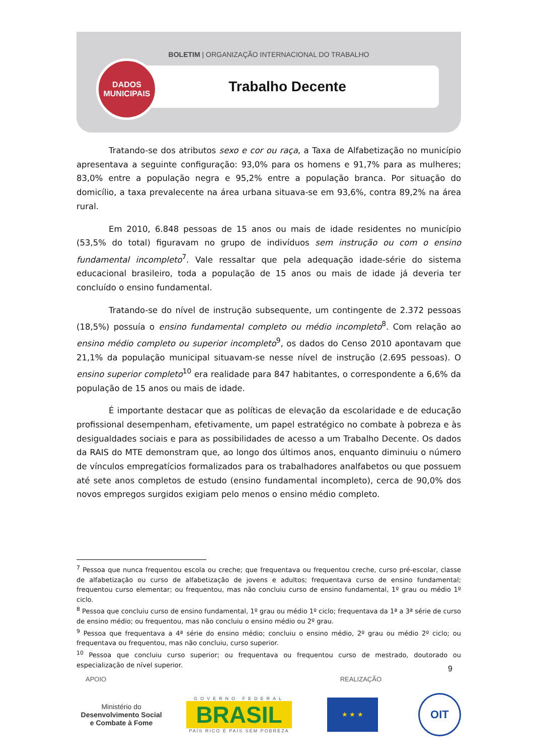BOLETIM | ORGANIZAÇÃO INTERNACIONAL DO TRABALHO
Trabalho Decente
DADOS
MUNICIPAIS
Tratando-se dos atributos sexo e cor ou raça, a Taxa de Alfabetização no município apresentava a seguinte configuração: 93,0% para os homens e 91,7% para as mulheres; 83,0% entre a população negra e 95,2% entre a população branca. Por situação do domicílio, a taxa prevalecente na área urbana situava-se em 93,6%, contra 89,2% na área rural.
Em 2010, 6.848 pessoas de 15 anos ou mais de idade residentes no município (53,5% do total) figuravam no grupo de indivíduos sem instrução ou com o ensino fundamental incompleto<sup>7</sup>. Vale ressaltar que pela adequação idade-série do sistema educacional brasileiro, toda a população de 15 anos ou mais de idade já deveria ter concluído o ensino fundamental.
Tratando-se do nível de instrução subsequente, um contingente de 2.372 pessoas (18,5%) possuía o ensino fundamental completo ou médio incompleto<sup>8</sup>. Com relação ao ensino médio completo ou superior incompleto<sup>9</sup>, os dados do Censo 2010 apontavam que 21,1% da população municipal situavam-se nesse nível de instrução (2.695 pessoas). O ensino superior completo<sup>10</sup> era realidade para 847 habitantes, o correspondente a 6,6% da população de 15 anos ou mais de idade.
É importante destacar que as políticas de elevação da escolaridade e de educação profissional desempenham, efetivamente, um papel estratégico no combate à pobreza e às desigualdades sociais e para as possibilidades de acesso a um Trabalho Decente. Os dados da RAIS do MTE demonstram que, ao longo dos últimos anos, enquanto diminuiu o número de vínculos empregatícios formalizados para os trabalhadores analfabetos ou que possuem até sete anos completos de estudo (ensino fundamental incompleto), cerca de 90,0% dos novos empregos surgidos exigiam pelo menos o ensino médio completo.
<sup>7</sup> Pessoa que nunca frequentou escola ou creche; que frequentava ou frequentou creche, curso pré-escolar, classe de alfabetização ou curso de alfabetização de jovens e adultos; frequentava curso de ensino fundamental; frequentou curso elementar; ou frequentou, mas não concluiu curso de ensino fundamental, 1º grau ou médio 1º ciclo.
<sup>8</sup> Pessoa que concluiu curso de ensino fundamental, 1º grau ou médio 1º ciclo; frequentava da 1ª a 3ª série de curso de ensino médio; ou frequentou, mas não concluiu o ensino médio ou 2º grau.
<sup>9</sup> Pessoa que frequentava a 4ª série do ensino médio; concluiu o ensino médio, 2º grau ou médio 2º ciclo; ou frequentava ou frequentou, mas não concluiu, curso superior.
<sup>10</sup> Pessoa que concluiu curso superior; ou frequentava ou frequentou curso de mestrado, doutorado ou especialização de nível superior.
9
APOIO REALIZAÇÃO
Ministério do
Desenvolvimento Social
e Combate à Fome
GOVERNO FEDERAL
BRASIL
PAÍS RICO É PAÍS SEM POBREZA
★ ★ ★
OIT